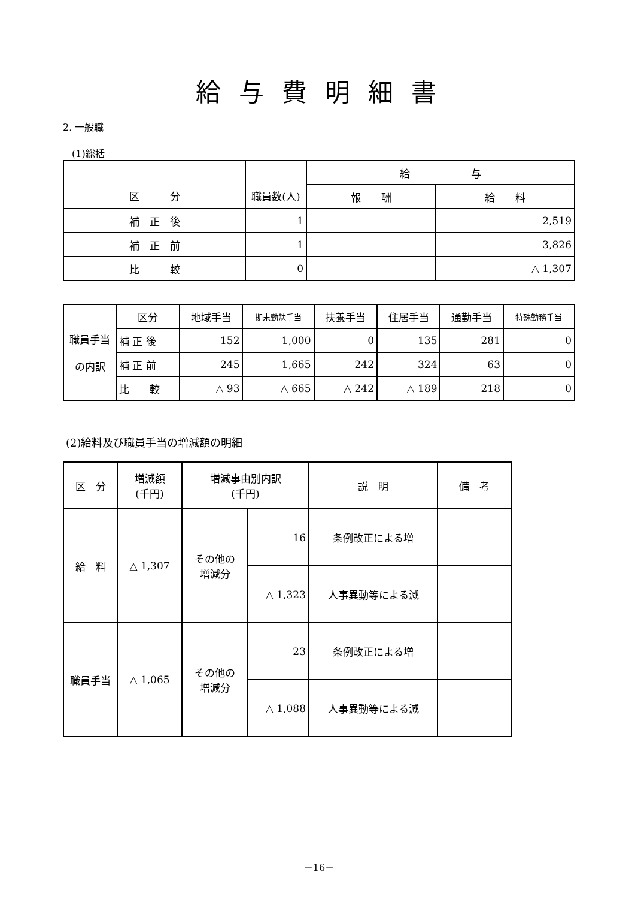給与費明細書
2. 一般職
(1)総括
| 区 分 | 職員数(人) | 給 与 | |
| --- | --- | --- | --- |
| | | 報 酬 | 給 料 |
| 補 正 後 | 1 | | 2,519 |
| 補 正 前 | 1 | | 3,826 |
| 比 較 | 0 | | △ 1,307 |
| 職員手当 の内訳 | 区分 | 地域手当 | 期末勤勉手当 | 扶養手当 | 住居手当 | 通勤手当 | 特殊勤務手当 |
| | 補 正 後 | 152 | 1,000 | 0 | 135 | 281 | 0 |
| | 補 正 前 | 245 | 1,665 | 242 | 324 | 63 | 0 |
| | 比 較 | △ 93 | △ 665 | △ 242 | △ 189 | 218 | 0 |
(2)給料及び職員手当の増減額の明細
| 区 分 | 増減額 (千円) | 増減事由別内訳 (千円) | | 説 明 | 備 考 |
| --- | --- | --- | --- | --- | --- |
| 給 料 | △ 1,307 | その他の 増減分 | 16 | 条例改正による増 | |
| | | | △ 1,323 | 人事異動等による減 | |
| 職員手当 | △ 1,065 | その他の 増減分 | 23 | 条例改正による増 | |
| | | | △ 1,088 | 人事異動等による減 | |
－16－